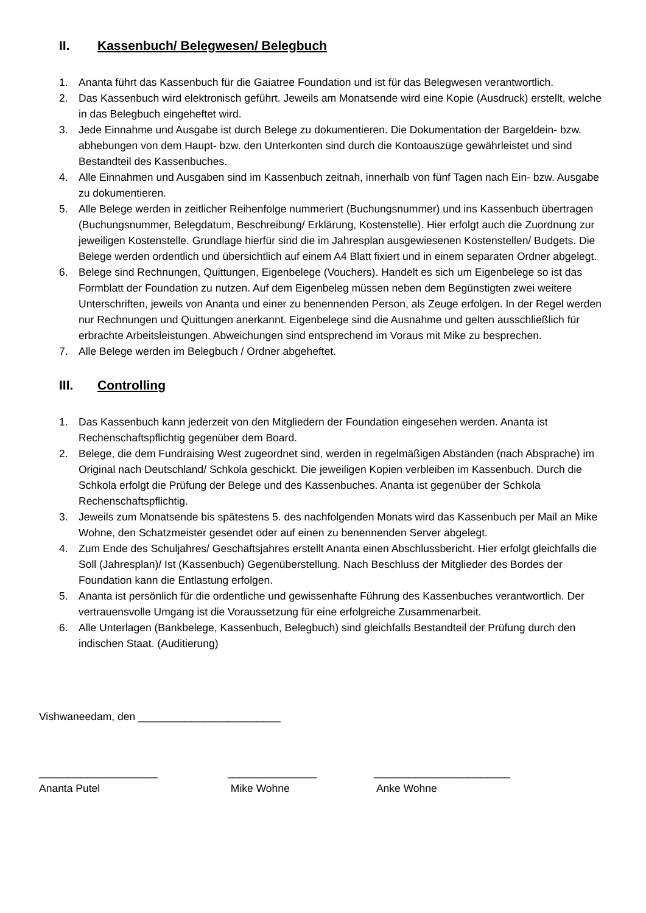II. Kassenbuch/ Belegwesen/ Belegbuch
1. Ananta führt das Kassenbuch für die Gaiatree Foundation und ist für das Belegwesen verantwortlich.
2. Das Kassenbuch wird elektronisch geführt. Jeweils am Monatsende wird eine Kopie (Ausdruck) erstellt, welche in das Belegbuch eingeheftet wird.
3. Jede Einnahme und Ausgabe ist durch Belege zu dokumentieren. Die Dokumentation der Bargeldein- bzw. abhebungen von dem Haupt- bzw. den Unterkonten sind durch die Kontoauszüge gewährleistet und sind Bestandteil des Kassenbuches.
4. Alle Einnahmen und Ausgaben sind im Kassenbuch zeitnah, innerhalb von fünf Tagen nach Ein- bzw. Ausgabe zu dokumentieren.
5. Alle Belege werden in zeitlicher Reihenfolge nummeriert (Buchungsnummer) und ins Kassenbuch übertragen (Buchungsnummer, Belegdatum, Beschreibung/ Erklärung, Kostenstelle). Hier erfolgt auch die Zuordnung zur jeweiligen Kostenstelle. Grundlage hierfür sind die im Jahresplan ausgewiesenen Kostenstellen/ Budgets. Die Belege werden ordentlich und übersichtlich auf einem A4 Blatt fixiert und in einem separaten Ordner abgelegt.
6. Belege sind Rechnungen, Quittungen, Eigenbelege (Vouchers). Handelt es sich um Eigenbelege so ist das Formblatt der Foundation zu nutzen. Auf dem Eigenbeleg müssen neben dem Begünstigten zwei weitere Unterschriften, jeweils von Ananta und einer zu benennenden Person, als Zeuge erfolgen. In der Regel werden nur Rechnungen und Quittungen anerkannt. Eigenbelege sind die Ausnahme und gelten ausschließlich für erbrachte Arbeitsleistungen. Abweichungen sind entsprechend im Voraus mit Mike zu besprechen.
7. Alle Belege werden im Belegbuch / Ordner abgeheftet.
III. Controlling
1. Das Kassenbuch kann jederzeit von den Mitgliedern der Foundation eingesehen werden. Ananta ist Rechenschaftspflichtig gegenüber dem Board.
2. Belege, die dem Fundraising West zugeordnet sind, werden in regelmäßigen Abständen (nach Absprache) im Original nach Deutschland/ Schkola geschickt. Die jeweiligen Kopien verbleiben im Kassenbuch. Durch die Schkola erfolgt die Prüfung der Belege und des Kassenbuches. Ananta ist gegenüber der Schkola Rechenschaftspflichtig.
3. Jeweils zum Monatsende bis spätestens 5. des nachfolgenden Monats wird das Kassenbuch per Mail an Mike Wohne, den Schatzmeister gesendet oder auf einen zu benennenden Server abgelegt.
4. Zum Ende des Schuljahres/ Geschäftsjahres erstellt Ananta einen Abschlussbericht. Hier erfolgt gleichfalls die Soll (Jahresplan)/ Ist (Kassenbuch) Gegenüberstellung. Nach Beschluss der Mitglieder des Bordes der Foundation kann die Entlastung erfolgen.
5. Ananta ist persönlich für die ordentliche und gewissenhafte Führung des Kassenbuches verantwortlich. Der vertrauensvolle Umgang ist die Voraussetzung für eine erfolgreiche Zusammenarbeit.
6. Alle Unterlagen (Bankbelege, Kassenbuch, Belegbuch) sind gleichfalls Bestandteil der Prüfung durch den indischen Staat. (Auditierung)
Vishwaneedam, den ________________________
____________________
Ananta Putel
_______________
Mike Wohne
_______________________
Anke Wohne